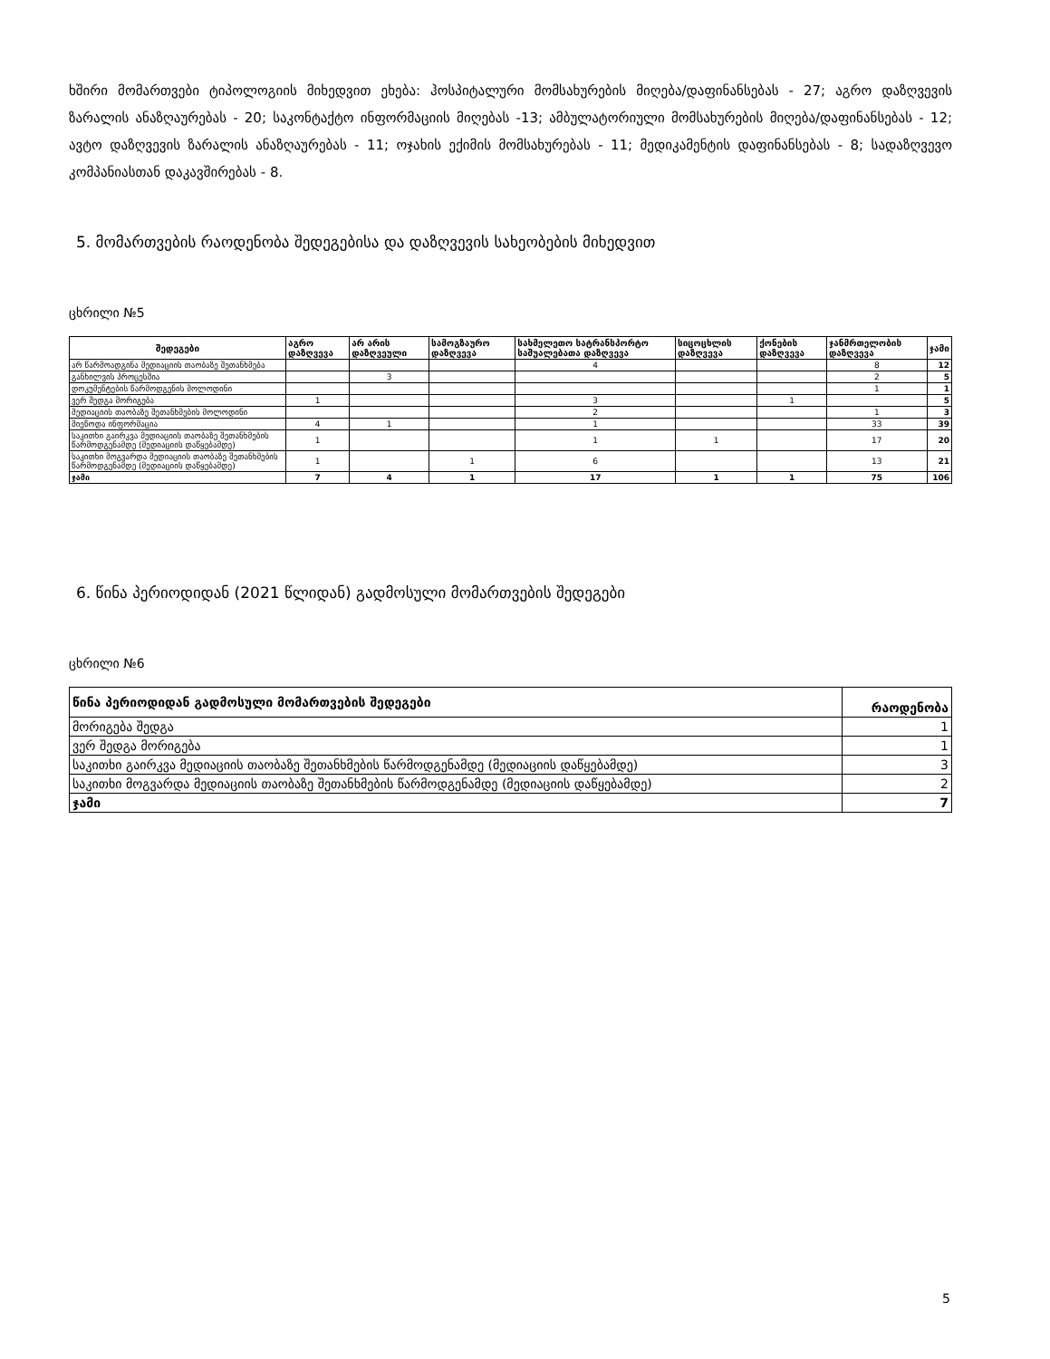ხშირი მომართვები ტიპოლოგიის მიხედვით ეხება: ჰოსპიტალური მომსახურების მიღება/დაფინანსებას - 27; აგრო დაზღვევის ზარალის ანაზღაურებას - 20; საკონტაქტო ინფორმაციის მიღებას -13; ამბულატორიული მომსახურების მიღება/დაფინანსებას - 12; ავტო დაზღვევის ზარალის ანაზღაურებას - 11; ოჯახის ექიმის მომსახურებას - 11; მედიკამენტის დაფინანსებას - 8; სადაზღვევო კომპანიასთან დაკავშირებას - 8.
5. მომართვების რაოდენობა შედეგებისა და დაზღვევის სახეობების მიხედვით
ცხრილი №5
| შედეგები | აგრო დაზღვევა | არ არის დაზღვეული | სამოგზაურო დაზღვევა | სახმელეთო სატრანსპორტო საშუალებათა დაზღვევა | სიცოცხლის დაზღვევა | ქონების დაზღვევა | ჯანმრთელობის დაზღვევა | ჯამი |
| --- | --- | --- | --- | --- | --- | --- | --- | --- |
| არ წარმოადგინა მედიაციის თაობაზე შეთანხმება | | | | 4 | | | 8 | 12 |
| განხილვის პროცესშია | | 3 | | | | | 2 | 5 |
| დოკუმენტების წარმოდგენის მოლოდინი | | | | | | | 1 | 1 |
| ვერ შედგა მორიგება | 1 | | | 3 | | 1 | | 5 |
| მედიაციის თაობაზე შეთანხმების მოლოდინი | | | | 2 | | | 1 | 3 |
| მიეწოდა ინფორმაცია | 4 | 1 | | 1 | | | 33 | 39 |
| საკითხი გაირკვა მედიაციის თაობაზე შეთანხმების წარმოდგენამდე (მედიაციის დაწყებამდე) | 1 | | | 1 | 1 | | 17 | 20 |
| საკითხი მოგვარდა მედიაციის თაობაზე შეთანხმების წარმოდგენამდე (მედიაციის დაწყებამდე) | 1 | | 1 | 6 | | | 13 | 21 |
| ჯამი | 7 | 4 | 1 | 17 | 1 | 1 | 75 | 106 |
6. წინა პერიოდიდან (2021 წლიდან) გადმოსული მომართვების შედეგები
ცხრილი №6
| წინა პერიოდიდან გადმოსული მომართვების შედეგები | რაოდენობა |
| --- | --- |
| მორიგება შედგა | 1 |
| ვერ შედგა მორიგება | 1 |
| საკითხი გაირკვა მედიაციის თაობაზე შეთანხმების წარმოდგენამდე (მედიაციის დაწყებამდე) | 3 |
| საკითხი მოგვარდა მედიაციის თაობაზე შეთანხმების წარმოდგენამდე (მედიაციის დაწყებამდე) | 2 |
| ჯამი | 7 |
5